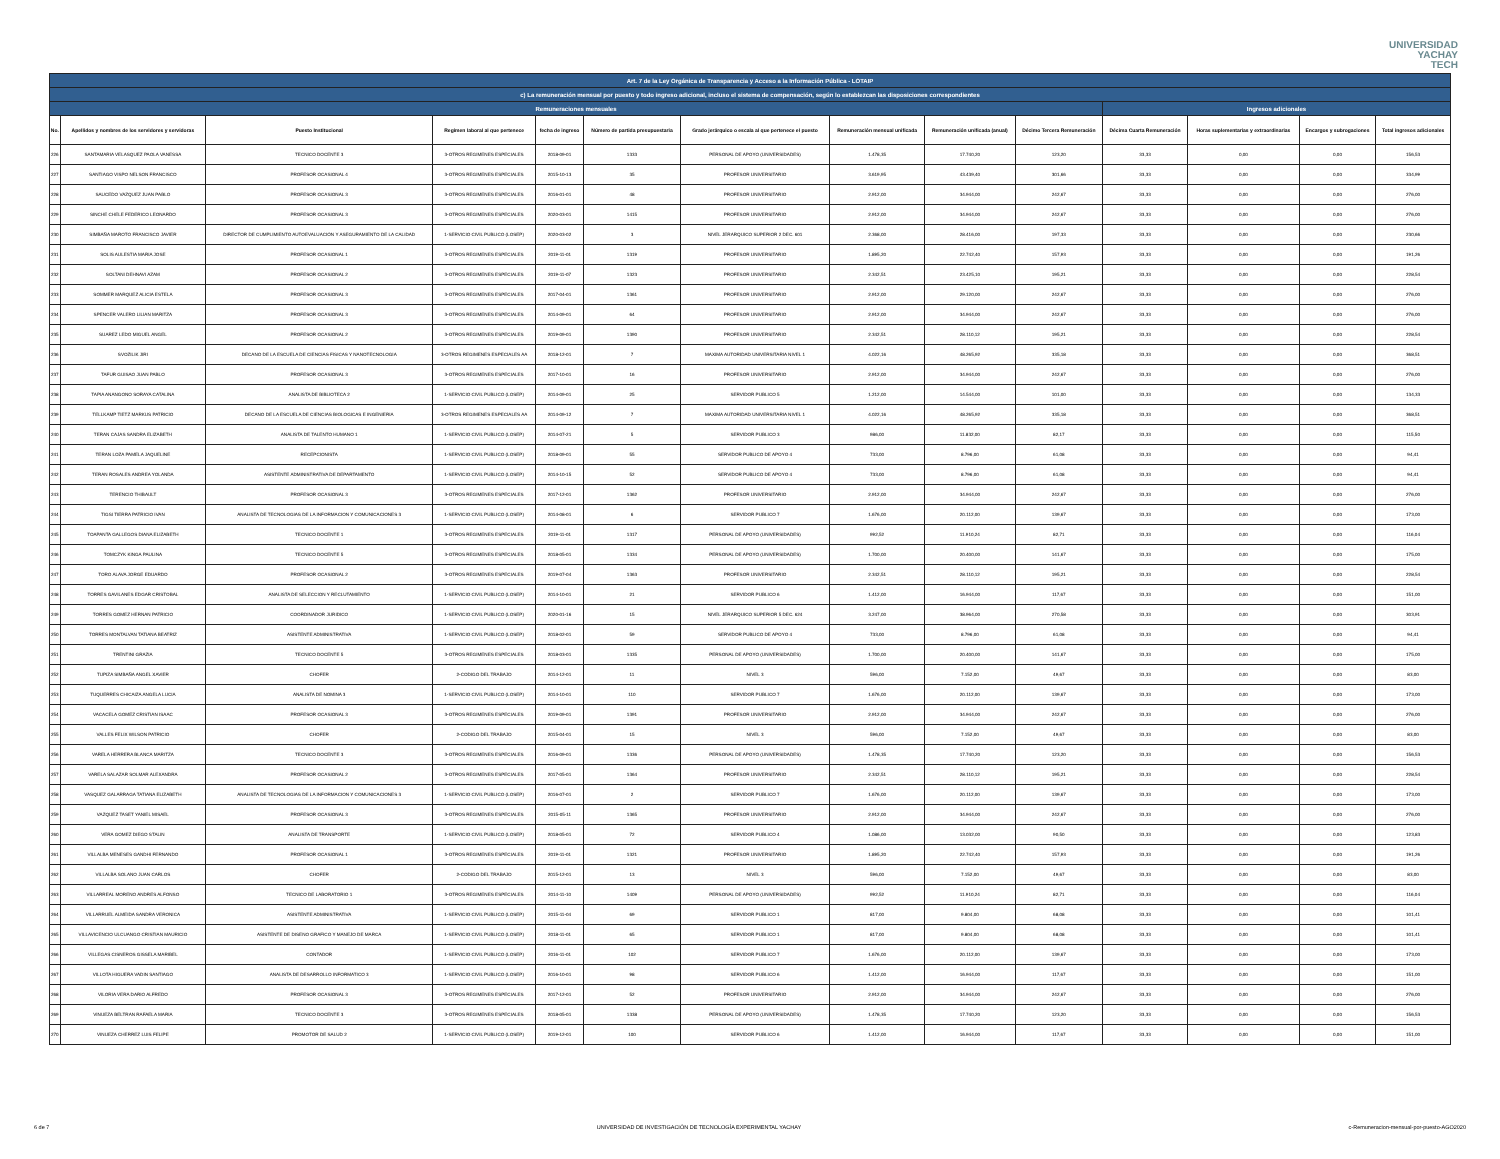UNIVERSIDAD
YACHAY
TECH
| Art. 7 de la Ley Orgánica de Transparencia y Acceso a la Información Pública - LOTAIP | | | | | | | | | | | | | |
| c) La remuneración mensual por puesto y todo ingreso adicional, incluso el sistema de compensación, según lo establezcan las disposiciones correspondientes | | | | | | | | | | | | | |
| Remuneraciones mensuales | | | | | | | | | | Ingresos adicionales | | | |
| No. | Apellidos y nombres de los servidores y servidoras | Puesto Institucional | Regimen laboral al que pertenece | fecha de ingreso | Número de partida presupuestaria | Grado jerárquico o escala al que pertenece el puesto | Remuneración mensual unificada | Remuneración unificada (anual) | Décimo Tercera Remuneración | Décima Cuarta Remuneración | Horas suplementarias y extraordinarias | Encargos y subrogaciones | Total ingresos adicionales |
| 226 | SANTAMARIA VELASQUEZ PAOLA VANESSA | TECNICO DOCENTE 3 | 3-OTROS REGIMENES ESPECIALES | 2018-09-01 | 1333 | PERSONAL DE APOYO (UNIVERSIDADES) | 1.478,35 | 17.740,20 | 123,20 | 33,33 | 0,00 | 0,00 | 156,53 |
| 227 | SANTIAGO VISPO NELSON FRANCISCO | PROFESOR OCASIONAL 4 | 3-OTROS REGIMENES ESPECIALES | 2015-10-13 | 35 | PROFESOR UNIVERSITARIO | 3.619,95 | 43.439,40 | 301,66 | 33,33 | 0,00 | 0,00 | 334,99 |
| 228 | SAUCEDO VAZQUEZ JUAN PABLO | PROFESOR OCASIONAL 3 | 3-OTROS REGIMENES ESPECIALES | 2016-01-01 | 48 | PROFESOR UNIVERSITARIO | 2.912,00 | 34.944,00 | 242,67 | 33,33 | 0,00 | 0,00 | 276,00 |
| 229 | SINCHE CHELE FEDERICO LEONARDO | PROFESOR OCASIONAL 3 | 3-OTROS REGIMENES ESPECIALES | 2020-03-01 | 1415 | PROFESOR UNIVERSITARIO | 2.912,00 | 34.944,00 | 242,67 | 33,33 | 0,00 | 0,00 | 276,00 |
| 230 | SIMBAÑA MAROTO FRANCISCO JAVIER | DIRECTOR DE CUMPLIMIENTO AUTOEVALUACIÓN Y ASEGURAMIENTO DE LA CALIDAD | 1-SERVICIO CIVIL PUBLICO (LOSEP) | 2020-03-02 | 3 | NIVEL JERARQUICO SUPERIOR 2 DEC. 601 | 2.368,00 | 28.416,00 | 197,33 | 33,33 | 0,00 | 0,00 | 230,66 |
| 231 | SOLIS AULESTIA MARIA JOSE | PROFESOR OCASIONAL 1 | 3-OTROS REGIMENES ESPECIALES | 2019-11-01 | 1319 | PROFESOR UNIVERSITARIO | 1.895,20 | 22.742,40 | 157,93 | 33,33 | 0,00 | 0,00 | 191,26 |
| 232 | SOLTANI DEHNAVI AZAM | PROFESOR OCASIONAL 2 | 3-OTROS REGIMENES ESPECIALES | 2019-11-07 | 1323 | PROFESOR UNIVERSITARIO | 2.342,51 | 23.425,10 | 195,21 | 33,33 | 0,00 | 0,00 | 228,54 |
| 233 | SOMMER MARQUEZ ALICIA ESTELA | PROFESOR OCASIONAL 3 | 3-OTROS REGIMENES ESPECIALES | 2017-04-01 | 1361 | PROFESOR UNIVERSITARIO | 2.912,00 | 29.120,00 | 242,67 | 33,33 | 0,00 | 0,00 | 276,00 |
| 234 | SPENCER VALERO LILIAN MARITZA | PROFESOR OCASIONAL 3 | 3-OTROS REGIMENES ESPECIALES | 2014-09-01 | 64 | PROFESOR UNIVERSITARIO | 2.912,00 | 34.944,00 | 242,67 | 33,33 | 0,00 | 0,00 | 276,00 |
| 235 | SUAREZ LEDO MIGUEL ANGEL | PROFESOR OCASIONAL 2 | 3-OTROS REGIMENES ESPECIALES | 2019-09-01 | 1390 | PROFESOR UNIVERSITARIO | 2.342,51 | 28.110,12 | 195,21 | 33,33 | 0,00 | 0,00 | 228,54 |
| 236 | SVOZILIK JIRI | DECANO DE LA ESCUELA DE CIENCIAS FISICAS Y NANOTECNOLOGIA | 3-OTROS REGIMENES ESPECIALES AA | 2018-12-01 | 7 | MAXIMA AUTORIDAD UNIVERSITARIA NIVEL 1 | 4.022,16 | 48.265,92 | 335,18 | 33,33 | 0,00 | 0,00 | 368,51 |
| 237 | TAFUR GUISAO JUAN PABLO | PROFESOR OCASIONAL 3 | 3-OTROS REGIMENES ESPECIALES | 2017-10-01 | 16 | PROFESOR UNIVERSITARIO | 2.912,00 | 34.944,00 | 242,67 | 33,33 | 0,00 | 0,00 | 276,00 |
| 238 | TAPIA ANANGONO SORAYA CATALINA | ANALISTA DE BIBLIOTECA 2 | 1-SERVICIO CIVIL PUBLICO (LOSEP) | 2014-09-01 | 25 | SERVIDOR PUBLICO 5 | 1.212,00 | 14.544,00 | 101,00 | 33,33 | 0,00 | 0,00 | 134,33 |
| 239 | TELLKAMP TIETZ MARKUS PATRICIO | DECANO DE LA ESCUELA DE CIENCIAS BIOLOGICAS E INGENIERIA | 3-OTROS REGIMENES ESPECIALES AA | 2014-09-12 | 7 | MAXIMA AUTORIDAD UNIVERSITARIA NIVEL 1 | 4.022,16 | 48.265,92 | 335,18 | 33,33 | 0,00 | 0,00 | 368,51 |
| 240 | TERAN CAJAS SANDRA ELIZABETH | ANALISTA DE TALENTO HUMANO 1 | 1-SERVICIO CIVIL PUBLICO (LOSEP) | 2014-07-21 | 5 | SERVIDOR PUBLICO 3 | 986,00 | 11.832,00 | 82,17 | 33,33 | 0,00 | 0,00 | 115,50 |
| 241 | TERAN LOZA PAMELA JAQUELINE | RECEPCIONISTA | 1-SERVICIO CIVIL PUBLICO (LOSEP) | 2018-09-01 | 55 | SERVIDOR PUBLICO DE APOYO 4 | 733,00 | 8.796,00 | 61,08 | 33,33 | 0,00 | 0,00 | 94,41 |
| 242 | TERAN ROSALES ANDREA YOLANDA | ASISTENTE ADMINISTRATIVA DE DEPARTAMENTO | 1-SERVICIO CIVIL PUBLICO (LOSEP) | 2014-10-15 | 52 | SERVIDOR PUBLICO DE APOYO 4 | 733,00 | 8.796,00 | 61,08 | 33,33 | 0,00 | 0,00 | 94,41 |
| 243 | TERENCIO THIBAULT | PROFESOR OCASIONAL 3 | 3-OTROS REGIMENES ESPECIALES | 2017-12-01 | 1362 | PROFESOR UNIVERSITARIO | 2.912,00 | 34.944,00 | 242,67 | 33,33 | 0,00 | 0,00 | 276,00 |
| 244 | TIGSI TIERRA PATRICIO IVAN | ANALISTA DE TECNOLOGIAS DE LA INFORMACION Y COMUNICACIONES 3 | 1-SERVICIO CIVIL PUBLICO (LOSEP) | 2014-08-01 | 6 | SERVIDOR PUBLICO 7 | 1.676,00 | 20.112,00 | 139,67 | 33,33 | 0,00 | 0,00 | 173,00 |
| 245 | TOAPANTA GALLEGOS DIANA ELIZABETH | TECNICO DOCENTE 1 | 3-OTROS REGIMENES ESPECIALES | 2019-11-01 | 1317 | PERSONAL DE APOYO (UNIVERSIDADES) | 992,52 | 11.910,24 | 82,71 | 33,33 | 0,00 | 0,00 | 116,04 |
| 246 | TOMCZYK KINGA PAULINA | TECNICO DOCENTE 5 | 3-OTROS REGIMENES ESPECIALES | 2018-05-01 | 1334 | PERSONAL DE APOYO (UNIVERSIDADES) | 1.700,00 | 20.400,00 | 141,67 | 33,33 | 0,00 | 0,00 | 175,00 |
| 247 | TORO ALAVA JORGE EDUARDO | PROFESOR OCASIONAL 2 | 3-OTROS REGIMENES ESPECIALES | 2019-07-04 | 1363 | PROFESOR UNIVERSITARIO | 2.342,51 | 28.110,12 | 195,21 | 33,33 | 0,00 | 0,00 | 228,54 |
| 248 | TORRES GAVILANES EDGAR CRISTOBAL | ANALISTA DE SELECCION Y RECLUTAMIENTO | 1-SERVICIO CIVIL PUBLICO (LOSEP) | 2014-10-01 | 21 | SERVIDOR PUBLICO 6 | 1.412,00 | 16.944,00 | 117,67 | 33,33 | 0,00 | 0,00 | 151,00 |
| 249 | TORRES GOMEZ HERNAN PATRICIO | COORDINADOR JURIDICO | 1-SERVICIO CIVIL PUBLICO (LOSEP) | 2020-01-16 | 15 | NIVEL JERARQUICO SUPERIOR 5 DEC. 624 | 3.247,00 | 38.964,00 | 270,58 | 33,33 | 0,00 | 0,00 | 303,91 |
| 250 | TORRES MONTALVAN TATIANA BEATRIZ | ASISTENTE ADMINISTRATIVA | 1-SERVICIO CIVIL PUBLICO (LOSEP) | 2018-02-01 | 59 | SERVIDOR PUBLICO DE APOYO 4 | 733,00 | 8.796,00 | 61,08 | 33,33 | 0,00 | 0,00 | 94,41 |
| 251 | TRENTINI GRAZIA | TECNICO DOCENTE 5 | 3-OTROS REGIMENES ESPECIALES | 2018-03-01 | 1335 | PERSONAL DE APOYO (UNIVERSIDADES) | 1.700,00 | 20.400,00 | 141,67 | 33,33 | 0,00 | 0,00 | 175,00 |
| 252 | TUPIZA SIMBAÑA ANGEL XAVIER | CHOFER | 2-CODIGO DEL TRABAJO | 2014-12-01 | 11 | NIVEL 3 | 596,00 | 7.152,00 | 49,67 | 33,33 | 0,00 | 0,00 | 83,00 |
| 253 | TUQUERRES CHICAIZA ANGELA LUCIA | ANALISTA DE NOMINA 3 | 1-SERVICIO CIVIL PUBLICO (LOSEP) | 2014-10-01 | 110 | SERVIDOR PUBLICO 7 | 1.676,00 | 20.112,00 | 139,67 | 33,33 | 0,00 | 0,00 | 173,00 |
| 254 | VACACELA GOMEZ CRISTIAN ISAAC | PROFESOR OCASIONAL 3 | 3-OTROS REGIMENES ESPECIALES | 2019-09-01 | 1391 | PROFESOR UNIVERSITARIO | 2.912,00 | 34.944,00 | 242,67 | 33,33 | 0,00 | 0,00 | 276,00 |
| 255 | VALLES FELIX WILSON PATRICIO | CHOFER | 2-CODIGO DEL TRABAJO | 2015-04-01 | 15 | NIVEL 3 | 596,00 | 7.152,00 | 49,67 | 33,33 | 0,00 | 0,00 | 83,00 |
| 256 | VARELA HERRERA BLANCA MARITZA | TECNICO DOCENTE 3 | 3-OTROS REGIMENES ESPECIALES | 2016-09-01 | 1336 | PERSONAL DE APOYO (UNIVERSIDADES) | 1.478,35 | 17.740,20 | 123,20 | 33,33 | 0,00 | 0,00 | 156,53 |
| 257 | VARELA SALAZAR SOLMAR ALEXANDRA | PROFESOR OCASIONAL 2 | 3-OTROS REGIMENES ESPECIALES | 2017-05-01 | 1364 | PROFESOR UNIVERSITARIO | 2.342,51 | 28.110,12 | 195,21 | 33,33 | 0,00 | 0,00 | 228,54 |
| 258 | VASQUEZ GALARRAGA TATIANA ELIZABETH | ANALISTA DE TECNOLOGIAS DE LA INFORMACION Y COMUNICACIONES 3 | 1-SERVICIO CIVIL PUBLICO (LOSEP) | 2016-07-01 | 2 | SERVIDOR PUBLICO 7 | 1.676,00 | 20.112,00 | 139,67 | 33,33 | 0,00 | 0,00 | 173,00 |
| 259 | VAZQUEZ TASET YANIEL MISAEL | PROFESOR OCASIONAL 3 | 3-OTROS REGIMENES ESPECIALES | 2015-05-11 | 1365 | PROFESOR UNIVERSITARIO | 2.912,00 | 34.944,00 | 242,67 | 33,33 | 0,00 | 0,00 | 276,00 |
| 260 | VERA GOMEZ DIEGO STALIN | ANALISTA DE TRANSPORTE | 1-SERVICIO CIVIL PUBLICO (LOSEP) | 2018-05-01 | 72 | SERVIDOR PUBLICO 4 | 1.086,00 | 13.032,00 | 90,50 | 33,33 | 0,00 | 0,00 | 123,83 |
| 261 | VILLALBA MENESES GANDHI FERNANDO | PROFESOR OCASIONAL 1 | 3-OTROS REGIMENES ESPECIALES | 2019-11-01 | 1321 | PROFESOR UNIVERSITARIO | 1.895,20 | 22.742,40 | 157,93 | 33,33 | 0,00 | 0,00 | 191,26 |
| 262 | VILLALBA SOLANO JUAN CARLOS | CHOFER | 2-CODIGO DEL TRABAJO | 2015-12-01 | 13 | NIVEL 3 | 596,00 | 7.152,00 | 49,67 | 33,33 | 0,00 | 0,00 | 83,00 |
| 263 | VILLARREAL MORENO ANDRES ALFONSO | TECNICO DE LABORATORIO 1 | 3-OTROS REGIMENES ESPECIALES | 2014-11-10 | 1409 | PERSONAL DE APOYO (UNIVERSIDADES) | 992,52 | 11.910,24 | 82,71 | 33,33 | 0,00 | 0,00 | 116,04 |
| 264 | VILLARRUEL ALMEIDA SANDRA VERONICA | ASISTENTE ADMINISTRATIVA | 1-SERVICIO CIVIL PUBLICO (LOSEP) | 2015-11-04 | 69 | SERVIDOR PUBLICO 1 | 817,00 | 9.804,00 | 68,08 | 33,33 | 0,00 | 0,00 | 101,41 |
| 265 | VILLAVICENCIO ULCUANGO CRISTIAN MAURICIO | ASISTENTE DE DISENO GRAFICO Y MANEJO DE MARCA | 1-SERVICIO CIVIL PUBLICO (LOSEP) | 2018-11-01 | 65 | SERVIDOR PUBLICO 1 | 817,00 | 9.804,00 | 68,08 | 33,33 | 0,00 | 0,00 | 101,41 |
| 266 | VILLEGAS CISNEROS GISSELA MARIBEL | CONTADOR | 1-SERVICIO CIVIL PUBLICO (LOSEP) | 2016-11-01 | 102 | SERVIDOR PUBLICO 7 | 1.676,00 | 20.112,00 | 139,67 | 33,33 | 0,00 | 0,00 | 173,00 |
| 267 | VILLOTA HIGUERA VADIN SANTIAGO | ANALISTA DE DESARROLLO INFORMATICO 3 | 1-SERVICIO CIVIL PUBLICO (LOSEP) | 2016-10-01 | 98 | SERVIDOR PUBLICO 6 | 1.412,00 | 16.944,00 | 117,67 | 33,33 | 0,00 | 0,00 | 151,00 |
| 268 | VILORIA VERA DARIO ALFREDO | PROFESOR OCASIONAL 3 | 3-OTROS REGIMENES ESPECIALES | 2017-12-01 | 52 | PROFESOR UNIVERSITARIO | 2.912,00 | 34.944,00 | 242,67 | 33,33 | 0,00 | 0,00 | 276,00 |
| 269 | VINUEZA BELTRAN RAFAELA MARIA | TECNICO DOCENTE 3 | 3-OTROS REGIMENES ESPECIALES | 2018-05-01 | 1338 | PERSONAL DE APOYO (UNIVERSIDADES) | 1.478,35 | 17.740,20 | 123,20 | 33,33 | 0,00 | 0,00 | 156,53 |
| 270 | VINUEZA CHERREZ LUIS FELIPE | PROMOTOR DE SALUD 2 | 1-SERVICIO CIVIL PUBLICO (LOSEP) | 2019-12-01 | 100 | SERVIDOR PUBLICO 6 | 1.412,00 | 16.944,00 | 117,67 | 33,33 | 0,00 | 0,00 | 151,00 |
6 de 7 UNIVERSIDAD DE INVESTIGACIÓN DE TECNOLOGÍA EXPERIMENTAL YACHAY c-Remuneracion-mensual-por-puesto-AGO2020